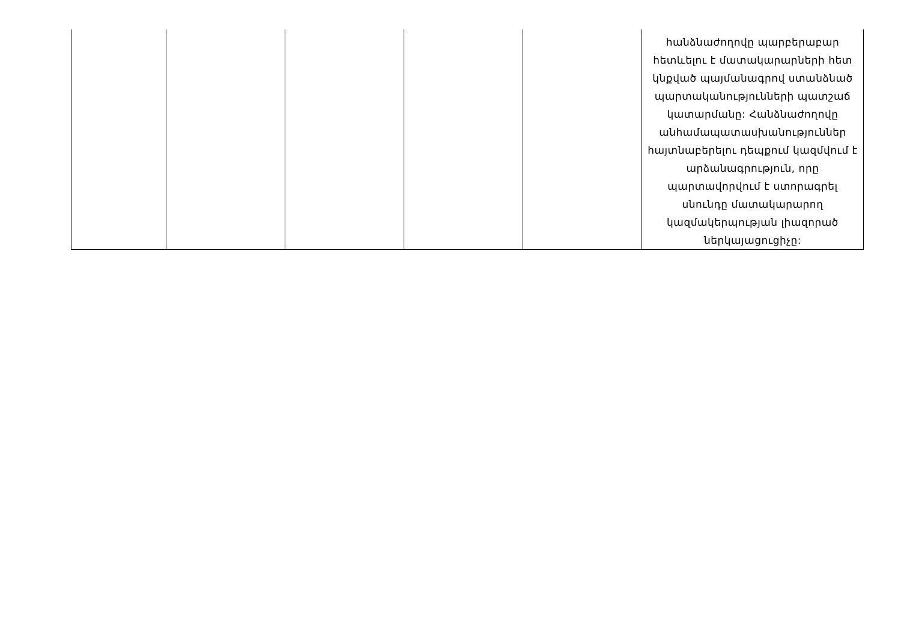| | | | | | հանձնաժողովը պարբերաբար հետևելու է մատակարարների հետ կնքված պայմանագրով ստանձնած պարտականությունների պատշաճ կատարմանը: Հանձնաժողովը անհամապատասխանություններ հայտնաբերելու դեպքում կազմվում է արձանագրություն, որը պարտավորվում է ստորագրել սնունդը մատակարարող կազմակերպության լիազորած ներկայացուցիչը: |